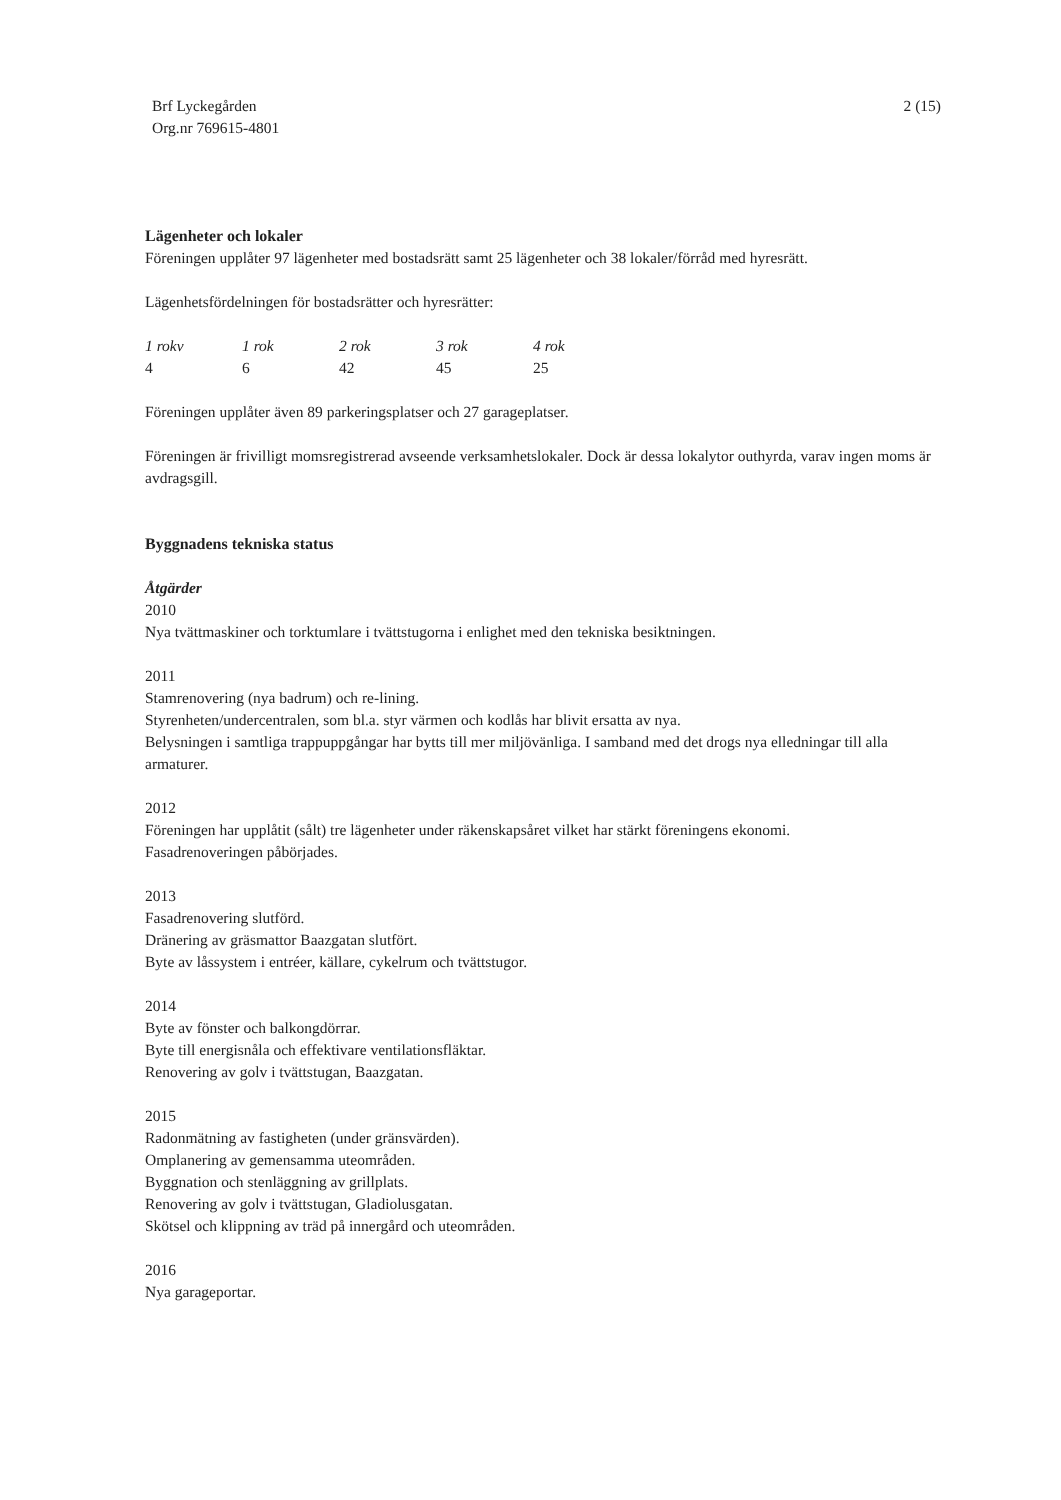Brf Lyckegården
Org.nr 769615-4801
2 (15)
Lägenheter och lokaler
Föreningen upplåter 97 lägenheter med bostadsrätt samt 25 lägenheter och 38 lokaler/förråd med hyresrätt.
Lägenhetsfördelningen för bostadsrätter och hyresrätter:
| 1 rokv | 1 rok | 2 rok | 3 rok | 4 rok |
| --- | --- | --- | --- | --- |
| 4 | 6 | 42 | 45 | 25 |
Föreningen upplåter även 89 parkeringsplatser och 27 garageplatser.
Föreningen är frivilligt momsregistrerad avseende verksamhetslokaler. Dock är dessa lokalytor outhyrda, varav ingen moms är avdragsgill.
Byggnadens tekniska status
Åtgärder
2010
Nya tvättmaskiner och torktumlare i tvättstugorna i enlighet med den tekniska besiktningen.
2011
Stamrenovering (nya badrum) och re-lining.
Styrenheten/undercentralen, som bl.a. styr värmen och kodlås har blivit ersatta av nya.
Belysningen i samtliga trappuppgångar har bytts till mer miljövänliga. I samband med det drogs nya elledningar till alla armaturer.
2012
Föreningen har upplåtit (sålt) tre lägenheter under räkenskapsåret vilket har stärkt föreningens ekonomi.
Fasadrenoveringen påbörjades.
2013
Fasadrenovering slutförd.
Dränering av gräsmattor Baazgatan slutfört.
Byte av låssystem i entréer, källare, cykelrum och tvättstugor.
2014
Byte av fönster och balkongdörrar.
Byte till energisnåla och effektivare ventilationsfläktar.
Renovering av golv i tvättstugan, Baazgatan.
2015
Radonmätning av fastigheten (under gränsvärden).
Omplanering av gemensamma uteområden.
Byggnation och stenläggning av grillplats.
Renovering av golv i tvättstugan, Gladiolusgatan.
Skötsel och klippning av träd på innergård och uteområden.
2016
Nya garageportar.